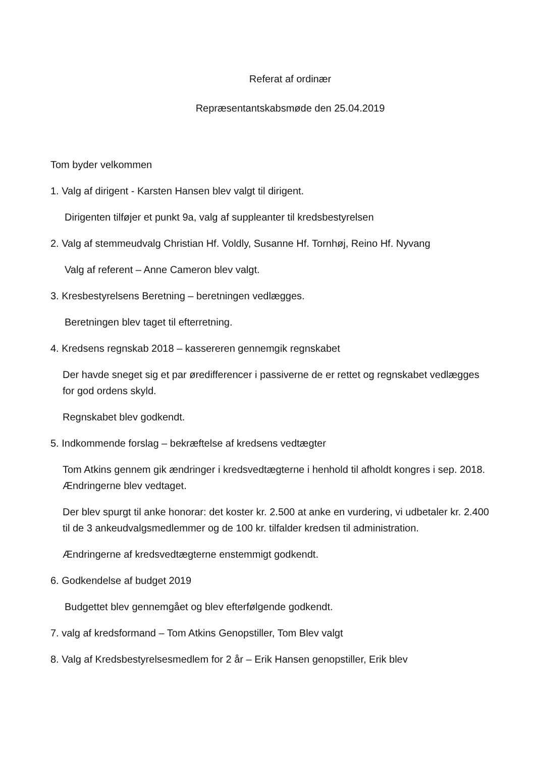Referat af ordinær
Repræsentantskabsmøde den 25.04.2019
Tom byder velkommen
1. Valg af dirigent - Karsten Hansen blev valgt til dirigent.
Dirigenten tilføjer et punkt 9a, valg af suppleanter til kredsbestyrelsen
2. Valg af stemmeudvalg Christian Hf. Voldly, Susanne Hf. Tornhøj, Reino Hf. Nyvang
Valg af referent – Anne Cameron blev valgt.
3. Kresbestyrelsens Beretning – beretningen vedlægges.
Beretningen blev taget til efterretning.
4. Kredsens regnskab 2018 – kassereren gennemgik regnskabet
Der havde sneget sig et par øredifferencer i passiverne de er rettet og regnskabet vedlægges for god ordens skyld.
Regnskabet blev godkendt.
5. Indkommende forslag – bekræftelse af kredsens vedtægter
Tom Atkins gennem gik ændringer i kredsvedtægterne i henhold til afholdt kongres i sep. 2018. Ændringerne blev vedtaget.
Der blev spurgt til anke honorar: det koster kr. 2.500 at anke en vurdering, vi udbetaler kr. 2.400 til de 3 ankeudvalgsmedlemmer og de 100 kr. tilfalder kredsen til administration.
Ændringerne af kredsvedtægterne enstemmigt godkendt.
6. Godkendelse af budget 2019
Budgettet blev gennemgået og blev efterfølgende godkendt.
7. valg af kredsformand – Tom Atkins Genopstiller, Tom Blev valgt
8. Valg af Kredsbestyrelsesmedlem for 2 år – Erik Hansen genopstiller, Erik blev